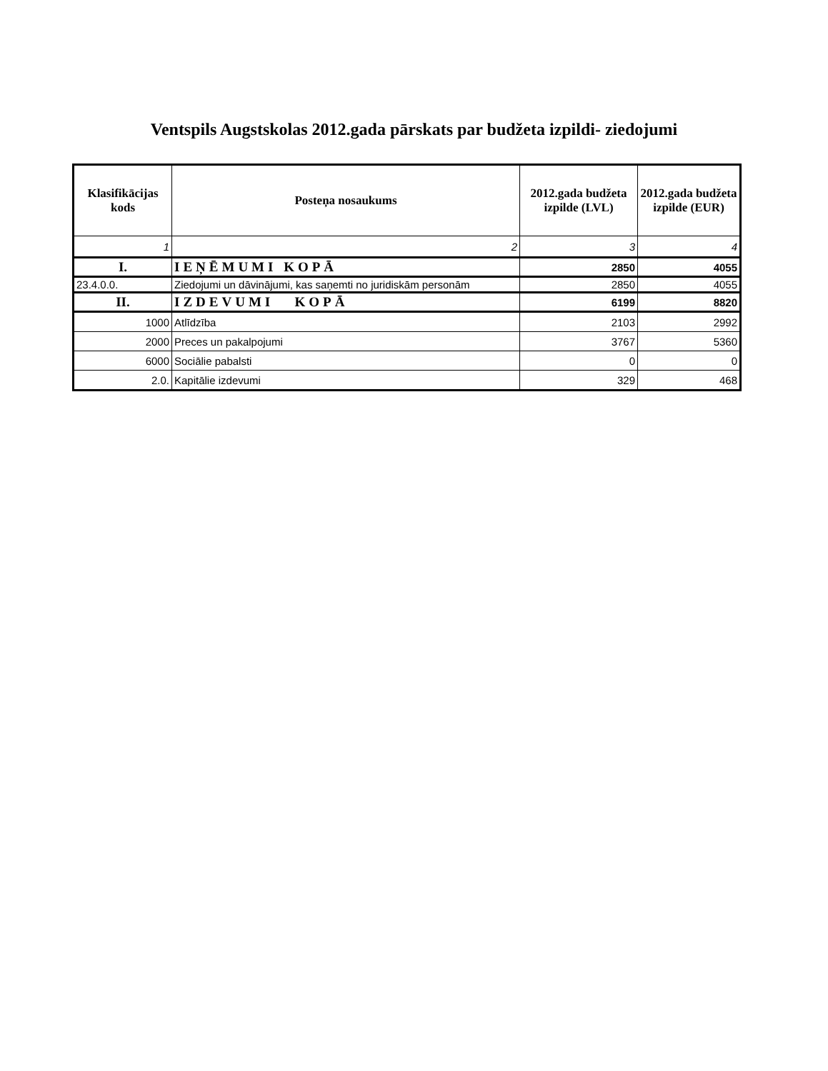Ventspils Augstskolas 2012.gada pārskats par budžeta izpildi- ziedojumi
| Klasifikācijas kods | Posteņa nosaukums | 2012.gada budžeta izpilde (LVL) | 2012.gada budžeta izpilde (EUR) |
| --- | --- | --- | --- |
| 1 | 2 | 3 | 4 |
| I. | IEŅĒMUMI KOPĀ | 2850 | 4055 |
| 23.4.0.0. | Ziedojumi un dāvinājumi, kas saņemti no juridiskām personām | 2850 | 4055 |
| II. | IZDEVUMI KOPĀ | 6199 | 8820 |
| 1000 | Atlīdzība | 2103 | 2992 |
| 2000 | Preces un pakalpojumi | 3767 | 5360 |
| 6000 | Sociālie pabalsti | 0 | 0 |
| 2.0. | Kapitālie izdevumi | 329 | 468 |